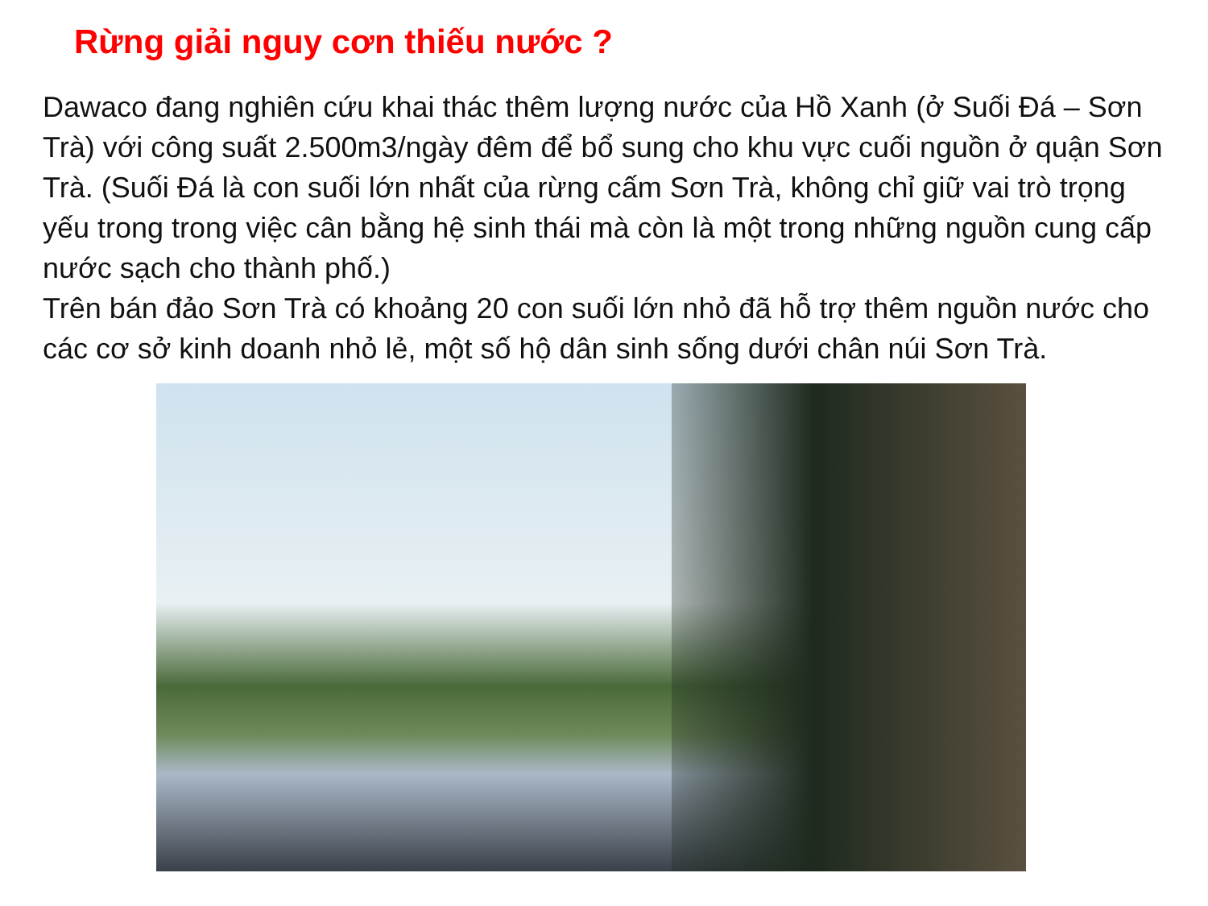Rừng giải nguy cơn thiếu nước ?
Dawaco đang nghiên cứu khai thác thêm lượng nước của Hồ Xanh (ở Suối Đá – Sơn Trà) với công suất 2.500m3/ngày đêm để bổ sung cho khu vực cuối nguồn ở quận Sơn Trà. (Suối Đá là con suối lớn nhất của rừng cấm Sơn Trà, không chỉ giữ vai trò trọng yếu trong trong việc cân bằng hệ sinh thái mà còn là một trong những nguồn cung cấp nước sạch cho thành phố.)
Trên bán đảo Sơn Trà có khoảng 20 con suối lớn nhỏ đã hỗ trợ thêm nguồn nước cho các cơ sở kinh doanh nhỏ lẻ, một số hộ dân sinh sống dưới chân núi Sơn Trà.